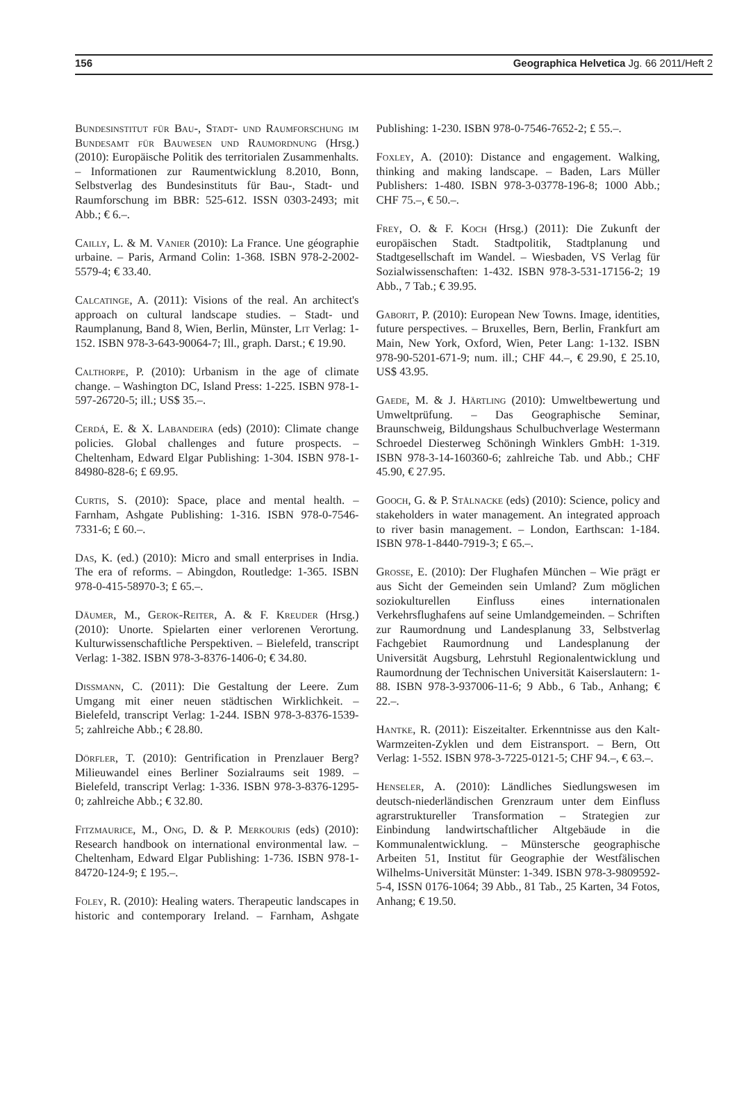156 Geographica Helvetica Jg. 66 2011/Heft 2
Bundesinstitut für Bau-, Stadt- und Raumforschung im Bundesamt für Bauwesen und Raumordnung (Hrsg.) (2010): Europäische Politik des territorialen Zusammenhalts. – Informationen zur Raumentwicklung 8.2010, Bonn, Selbstverlag des Bundesinstituts für Bau-, Stadt- und Raumforschung im BBR: 525-612. ISSN 0303-2493; mit Abb.; € 6.–.
Cailly, L. & M. Vanier (2010): La France. Une géographie urbaine. – Paris, Armand Colin: 1-368. ISBN 978-2-2002-5579-4; € 33.40.
Calcatinge, A. (2011): Visions of the real. An architect's approach on cultural landscape studies. – Stadt- und Raumplanung, Band 8, Wien, Berlin, Münster, Lit Verlag: 1-152. ISBN 978-3-643-90064-7; Ill., graph. Darst.; € 19.90.
Calthorpe, P. (2010): Urbanism in the age of climate change. – Washington DC, Island Press: 1-225. ISBN 978-1-597-26720-5; ill.; US$ 35.–.
Cerdá, E. & X. Labandeira (eds) (2010): Climate change policies. Global challenges and future prospects. – Cheltenham, Edward Elgar Publishing: 1-304. ISBN 978-1-84980-828-6; £ 69.95.
Curtis, S. (2010): Space, place and mental health. – Farnham, Ashgate Publishing: 1-316. ISBN 978-0-7546-7331-6; £ 60.–.
Das, K. (ed.) (2010): Micro and small enterprises in India. The era of reforms. – Abingdon, Routledge: 1-365. ISBN 978-0-415-58970-3; £ 65.–.
Däumer, M., Gerok-Reiter, A. & F. Kreuder (Hrsg.) (2010): Unorte. Spielarten einer verlorenen Verortung. Kulturwissenschaftliche Perspektiven. – Bielefeld, transcript Verlag: 1-382. ISBN 978-3-8376-1406-0; € 34.80.
Dissmann, C. (2011): Die Gestaltung der Leere. Zum Umgang mit einer neuen städtischen Wirklichkeit. – Bielefeld, transcript Verlag: 1-244. ISBN 978-3-8376-1539-5; zahlreiche Abb.; € 28.80.
Dörfler, T. (2010): Gentrification in Prenzlauer Berg? Milieuwandel eines Berliner Sozialraums seit 1989. – Bielefeld, transcript Verlag: 1-336. ISBN 978-3-8376-1295-0; zahlreiche Abb.; € 32.80.
Fitzmaurice, M., Ong, D. & P. Merkouris (eds) (2010): Research handbook on international environmental law. – Cheltenham, Edward Elgar Publishing: 1-736. ISBN 978-1-84720-124-9; £ 195.–.
Foley, R. (2010): Healing waters. Therapeutic landscapes in historic and contemporary Ireland. – Farnham, Ashgate Publishing: 1-230. ISBN 978-0-7546-7652-2; £ 55.–.
Foxley, A. (2010): Distance and engagement. Walking, thinking and making landscape. – Baden, Lars Müller Publishers: 1-480. ISBN 978-3-03778-196-8; 1000 Abb.; CHF 75.–, € 50.–.
Frey, O. & F. Koch (Hrsg.) (2011): Die Zukunft der europäischen Stadt. Stadtpolitik, Stadtplanung und Stadtgesellschaft im Wandel. – Wiesbaden, VS Verlag für Sozialwissenschaften: 1-432. ISBN 978-3-531-17156-2; 19 Abb., 7 Tab.; € 39.95.
Gaborit, P. (2010): European New Towns. Image, identities, future perspectives. – Bruxelles, Bern, Berlin, Frankfurt am Main, New York, Oxford, Wien, Peter Lang: 1-132. ISBN 978-90-5201-671-9; num. ill.; CHF 44.–, € 29.90, £ 25.10, US$ 43.95.
Gaede, M. & J. Härtling (2010): Umweltbewertung und Umweltprüfung. – Das Geographische Seminar, Braunschweig, Bildungshaus Schulbuchverlage Westermann Schroedel Diesterweg Schöningh Winklers GmbH: 1-319. ISBN 978-3-14-160360-6; zahlreiche Tab. und Abb.; CHF 45.90, € 27.95.
Gooch, G. & P. Stålnacke (eds) (2010): Science, policy and stakeholders in water management. An integrated approach to river basin management. – London, Earthscan: 1-184. ISBN 978-1-8440-7919-3; £ 65.–.
Grosse, E. (2010): Der Flughafen München – Wie prägt er aus Sicht der Gemeinden sein Umland? Zum möglichen soziokulturellen Einfluss eines internationalen Verkehrsflughafens auf seine Umlandgemeinden. – Schriften zur Raumordnung und Landesplanung 33, Selbstverlag Fachgebiet Raumordnung und Landesplanung der Universität Augsburg, Lehrstuhl Regionalentwicklung und Raumordnung der Technischen Universität Kaiserslautern: 1-88. ISBN 978-3-937006-11-6; 9 Abb., 6 Tab., Anhang; € 22.–.
Hantke, R. (2011): Eiszeitalter. Erkenntnisse aus den Kalt-Warmzeiten-Zyklen und dem Eistransport. – Bern, Ott Verlag: 1-552. ISBN 978-3-7225-0121-5; CHF 94.–, € 63.–.
Henseler, A. (2010): Ländliches Siedlungswesen im deutsch-niederländischen Grenzraum unter dem Einfluss agrarstruktureller Transformation – Strategien zur Einbindung landwirtschaftlicher Altgebäude in die Kommunalentwicklung. – Münstersche geographische Arbeiten 51, Institut für Geographie der Westfälischen Wilhelms-Universität Münster: 1-349. ISBN 978-3-9809592-5-4, ISSN 0176-1064; 39 Abb., 81 Tab., 25 Karten, 34 Fotos, Anhang; € 19.50.